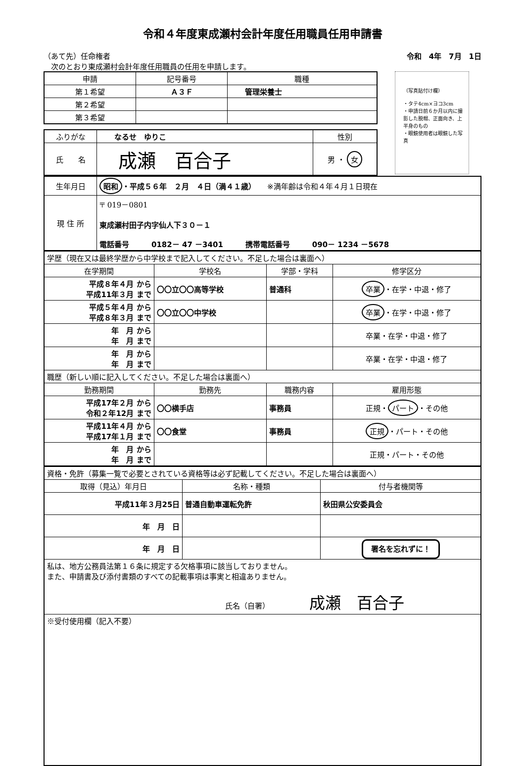令和４年度東成瀬村会計年度任用職員任用申請書
（あて先）任命権者
　次のとおり東成瀬村会計年度任用職員の任用を申請します。
令和　4年　7月　1日
| 申請 | 記号番号 | 職種 |
| --- | --- | --- |
| 第１希望 | Ａ３Ｆ | 管理栄養士 |
| 第２希望 | | |
| 第３希望 | | |
| ふりがな | なるせ ゆりこ | 性別 |
| 氏 名 | 成瀬 百合子 | 男 ・ 女 |
（写真貼付け欄）
・タテ4cm×ヨコ3cm
・申請日前６か月以内に撮影した脱帽、正面向き、上半身のもの
・眼鏡使用者は眼鏡した写真
| 生年月日 | 昭和 ・平成５６年 ２月 ４日（満４１歳） ※満年齢は令和４年４月１日現在 |
| 現 住 所 | 〒 019－0801 東成瀬村田子内字仙人下３０－１ 電話番号 0182－ 47 －3401 携帯電話番号 090－ 1234 －5678 |
| 学歴（現在又は最終学歴から中学校まで記入してください。不足した場合は裏面へ） | | | |
| 在学期間 | 学校名 | 学部・学科 | 修学区分 |
| 平成８年４月 から 平成11年３月 まで | 〇〇立〇〇高等学校 | 普通科 | 卒業 ・在学・中退・修了 |
| 平成５年４月 から 平成８年３月 まで | 〇〇立〇〇中学校 | | 卒業 ・在学・中退・修了 |
| 年 月 から 年 月 まで | | | 卒業・在学・中退・修了 |
| 年 月 から 年 月 まで | | | 卒業・在学・中退・修了 |
| 職歴（新しい順に記入してください。不足した場合は裏面へ） | | | |
| 勤務期間 | 勤務先 | 職務内容 | 雇用形態 |
| 平成17年２月 から 令和２年12月 まで | 〇〇横手店 | 事務員 | 正規・ パート ・その他 |
| 平成11年４月 から 平成17年１月 まで | 〇〇食堂 | 事務員 | 正規 ・パート・その他 |
| 年 月 から 年 月 まで | | | 正規・パート・その他 |
| 資格・免許（募集一覧で必要とされている資格等は必ず記載してください。不足した場合は裏面へ） | | |
| 取得（見込）年月日 | 名称・種類 | 付与者機関等 |
| 平成11年３月25日 | 普通自動車運転免許 | 秋田県公安委員会 |
| 年 月 日 | | |
| 年 月 日 | | 署名を忘れずに！ |
| 私は、地方公務員法第１６条に規定する欠格事項に該当しておりません。 また、申請書及び添付書類のすべての記載事項は事実と相違ありません。 氏名（自署） 成瀬 百合子 | | |
| ※受付使用欄（記入不要） | | |